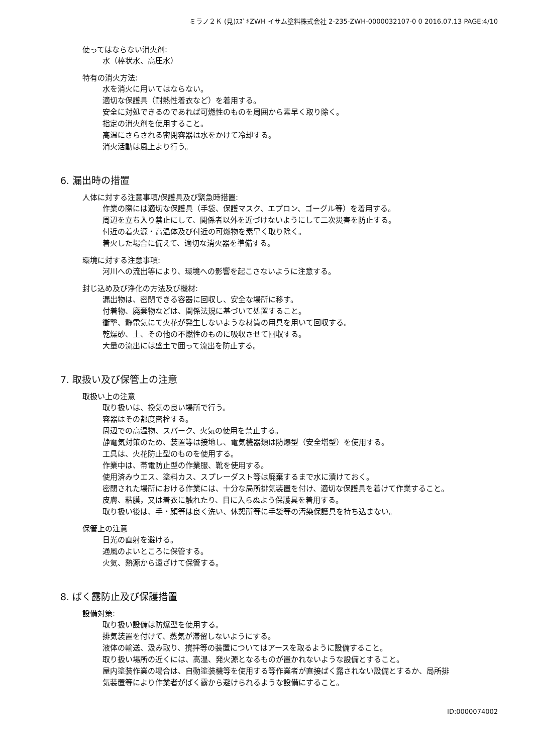ミラノ２Ｋ (見)ｽｽﾞｷZWH イサム塗料株式会社 2-235-ZWH-0000032107-0 0 2016.07.13 PAGE:4/10
使ってはならない消火剤:
水（棒状水、高圧水）
特有の消火方法:
水を消火に用いてはならない。
適切な保護具（耐熱性着衣など）を着用する。
安全に対処できるのであれば可燃性のものを周囲から素早く取り除く。
指定の消火剤を使用すること。
高温にさらされる密閉容器は水をかけて冷却する。
消火活動は風上より行う。
6. 漏出時の措置
人体に対する注意事項/保護具及び緊急時措置:
作業の際には適切な保護具（手袋、保護マスク、エプロン、ゴーグル等）を着用する。
周辺を立ち入り禁止にして、関係者以外を近づけないようにして二次災害を防止する。
付近の着火源・高温体及び付近の可燃物を素早く取り除く。
着火した場合に備えて、適切な消火器を準備する。
環境に対する注意事項:
河川への流出等により、環境への影響を起こさないように注意する。
封じ込め及び浄化の方法及び機材:
漏出物は、密閉できる容器に回収し、安全な場所に移す。
付着物、廃棄物などは、関係法規に基づいて処置すること。
衝撃、静電気にて火花が発生しないような材質の用具を用いて回収する。
乾燥砂、土、その他の不燃性のものに吸収させて回収する。
大量の流出には盛土で囲って流出を防止する。
7. 取扱い及び保管上の注意
取扱い上の注意
取り扱いは、換気の良い場所で行う。
容器はその都度密栓する。
周辺での高温物、スパーク、火気の使用を禁止する。
静電気対策のため、装置等は接地し、電気機器類は防爆型（安全増型）を使用する。
工具は、火花防止型のものを使用する。
作業中は、帯電防止型の作業服、靴を使用する。
使用済みウエス、塗料カス、スプレーダスト等は廃棄するまで水に漬けておく。
密閉された場所における作業には、十分な局所排気装置を付け、適切な保護具を着けて作業すること。
皮膚、粘膜，又は着衣に触れたり、目に入らぬよう保護具を着用する。
取り扱い後は、手・顔等は良く洗い、休憩所等に手袋等の汚染保護具を持ち込まない。
保管上の注意
日光の直射を避ける。
通風のよいところに保管する。
火気、熱源から遠ざけて保管する。
8. ばく露防止及び保護措置
設備対策:
取り扱い設備は防爆型を使用する。
排気装置を付けて、蒸気が滞留しないようにする。
液体の輸送、汲み取り、撹拌等の装置についてはアースを取るように設備すること。
取り扱い場所の近くには、高温、発火源となるものが置かれないような設備とすること。
屋内塗装作業の場合は、自動塗装機等を使用する等作業者が直接ばく露されない設備とするか、局所排
気装置等により作業者がばく露から避けられるような設備にすること。
ID:0000074002